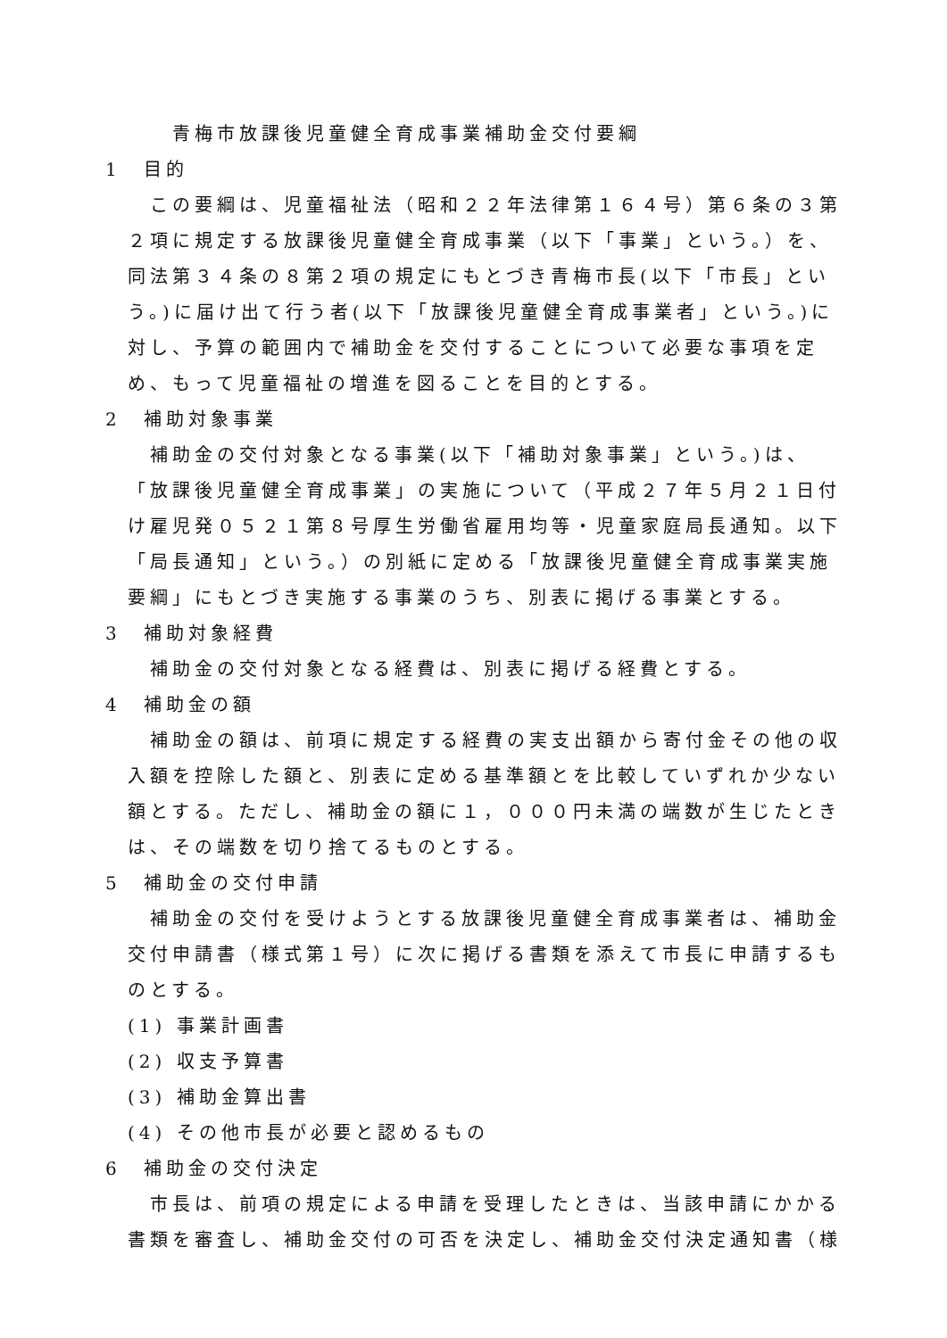青梅市放課後児童健全育成事業補助金交付要綱
1　目的
この要綱は、児童福祉法（昭和２２年法律第１６４号）第６条の３第２項に規定する放課後児童健全育成事業（以下「事業」という。）を、同法第３４条の８第２項の規定にもとづき青梅市長(以下「市長」という。)に届け出て行う者(以下「放課後児童健全育成事業者」という。)に対し、予算の範囲内で補助金を交付することについて必要な事項を定め、もって児童福祉の増進を図ることを目的とする。
2　補助対象事業
補助金の交付対象となる事業(以下「補助対象事業」という。)は、「放課後児童健全育成事業」の実施について（平成２７年５月２１日付け雇児発０５２１第８号厚生労働省雇用均等・児童家庭局長通知。以下「局長通知」という。）の別紙に定める「放課後児童健全育成事業実施要綱」にもとづき実施する事業のうち、別表に掲げる事業とする。
3　補助対象経費
補助金の交付対象となる経費は、別表に掲げる経費とする。
4　補助金の額
補助金の額は、前項に規定する経費の実支出額から寄付金その他の収入額を控除した額と、別表に定める基準額とを比較していずれか少ない額とする。ただし、補助金の額に１，０００円未満の端数が生じたときは、その端数を切り捨てるものとする。
5　補助金の交付申請
補助金の交付を受けようとする放課後児童健全育成事業者は、補助金交付申請書（様式第１号）に次に掲げる書類を添えて市長に申請するものとする。
(1) 事業計画書
(2) 収支予算書
(3) 補助金算出書
(4) その他市長が必要と認めるもの
6　補助金の交付決定
市長は、前項の規定による申請を受理したときは、当該申請にかかる書類を審査し、補助金交付の可否を決定し、補助金交付決定通知書（様